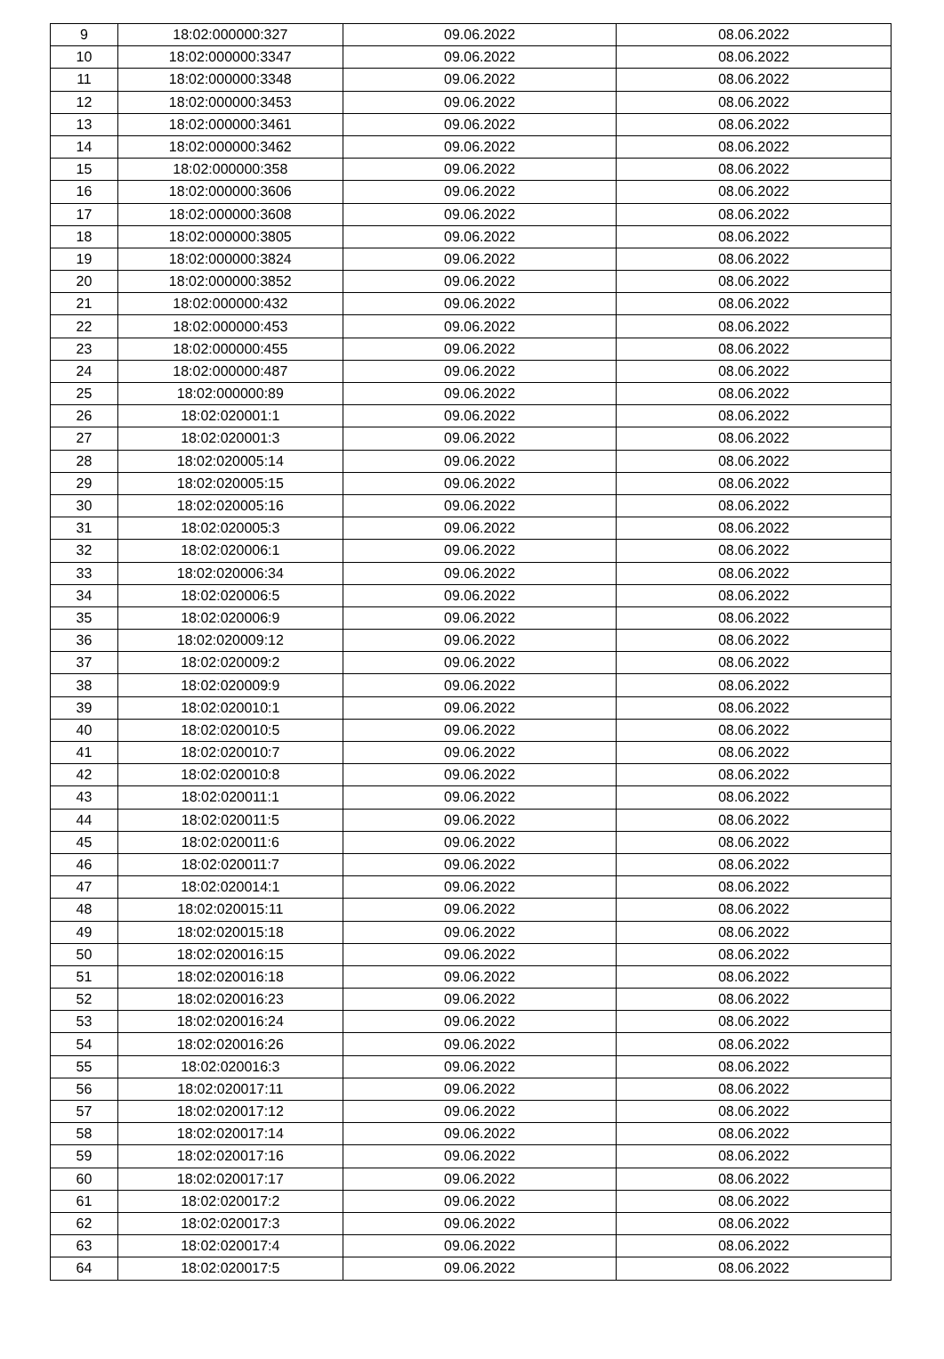| 9 | 18:02:000000:327 | 09.06.2022 | 08.06.2022 |
| 10 | 18:02:000000:3347 | 09.06.2022 | 08.06.2022 |
| 11 | 18:02:000000:3348 | 09.06.2022 | 08.06.2022 |
| 12 | 18:02:000000:3453 | 09.06.2022 | 08.06.2022 |
| 13 | 18:02:000000:3461 | 09.06.2022 | 08.06.2022 |
| 14 | 18:02:000000:3462 | 09.06.2022 | 08.06.2022 |
| 15 | 18:02:000000:358 | 09.06.2022 | 08.06.2022 |
| 16 | 18:02:000000:3606 | 09.06.2022 | 08.06.2022 |
| 17 | 18:02:000000:3608 | 09.06.2022 | 08.06.2022 |
| 18 | 18:02:000000:3805 | 09.06.2022 | 08.06.2022 |
| 19 | 18:02:000000:3824 | 09.06.2022 | 08.06.2022 |
| 20 | 18:02:000000:3852 | 09.06.2022 | 08.06.2022 |
| 21 | 18:02:000000:432 | 09.06.2022 | 08.06.2022 |
| 22 | 18:02:000000:453 | 09.06.2022 | 08.06.2022 |
| 23 | 18:02:000000:455 | 09.06.2022 | 08.06.2022 |
| 24 | 18:02:000000:487 | 09.06.2022 | 08.06.2022 |
| 25 | 18:02:000000:89 | 09.06.2022 | 08.06.2022 |
| 26 | 18:02:020001:1 | 09.06.2022 | 08.06.2022 |
| 27 | 18:02:020001:3 | 09.06.2022 | 08.06.2022 |
| 28 | 18:02:020005:14 | 09.06.2022 | 08.06.2022 |
| 29 | 18:02:020005:15 | 09.06.2022 | 08.06.2022 |
| 30 | 18:02:020005:16 | 09.06.2022 | 08.06.2022 |
| 31 | 18:02:020005:3 | 09.06.2022 | 08.06.2022 |
| 32 | 18:02:020006:1 | 09.06.2022 | 08.06.2022 |
| 33 | 18:02:020006:34 | 09.06.2022 | 08.06.2022 |
| 34 | 18:02:020006:5 | 09.06.2022 | 08.06.2022 |
| 35 | 18:02:020006:9 | 09.06.2022 | 08.06.2022 |
| 36 | 18:02:020009:12 | 09.06.2022 | 08.06.2022 |
| 37 | 18:02:020009:2 | 09.06.2022 | 08.06.2022 |
| 38 | 18:02:020009:9 | 09.06.2022 | 08.06.2022 |
| 39 | 18:02:020010:1 | 09.06.2022 | 08.06.2022 |
| 40 | 18:02:020010:5 | 09.06.2022 | 08.06.2022 |
| 41 | 18:02:020010:7 | 09.06.2022 | 08.06.2022 |
| 42 | 18:02:020010:8 | 09.06.2022 | 08.06.2022 |
| 43 | 18:02:020011:1 | 09.06.2022 | 08.06.2022 |
| 44 | 18:02:020011:5 | 09.06.2022 | 08.06.2022 |
| 45 | 18:02:020011:6 | 09.06.2022 | 08.06.2022 |
| 46 | 18:02:020011:7 | 09.06.2022 | 08.06.2022 |
| 47 | 18:02:020014:1 | 09.06.2022 | 08.06.2022 |
| 48 | 18:02:020015:11 | 09.06.2022 | 08.06.2022 |
| 49 | 18:02:020015:18 | 09.06.2022 | 08.06.2022 |
| 50 | 18:02:020016:15 | 09.06.2022 | 08.06.2022 |
| 51 | 18:02:020016:18 | 09.06.2022 | 08.06.2022 |
| 52 | 18:02:020016:23 | 09.06.2022 | 08.06.2022 |
| 53 | 18:02:020016:24 | 09.06.2022 | 08.06.2022 |
| 54 | 18:02:020016:26 | 09.06.2022 | 08.06.2022 |
| 55 | 18:02:020016:3 | 09.06.2022 | 08.06.2022 |
| 56 | 18:02:020017:11 | 09.06.2022 | 08.06.2022 |
| 57 | 18:02:020017:12 | 09.06.2022 | 08.06.2022 |
| 58 | 18:02:020017:14 | 09.06.2022 | 08.06.2022 |
| 59 | 18:02:020017:16 | 09.06.2022 | 08.06.2022 |
| 60 | 18:02:020017:17 | 09.06.2022 | 08.06.2022 |
| 61 | 18:02:020017:2 | 09.06.2022 | 08.06.2022 |
| 62 | 18:02:020017:3 | 09.06.2022 | 08.06.2022 |
| 63 | 18:02:020017:4 | 09.06.2022 | 08.06.2022 |
| 64 | 18:02:020017:5 | 09.06.2022 | 08.06.2022 |